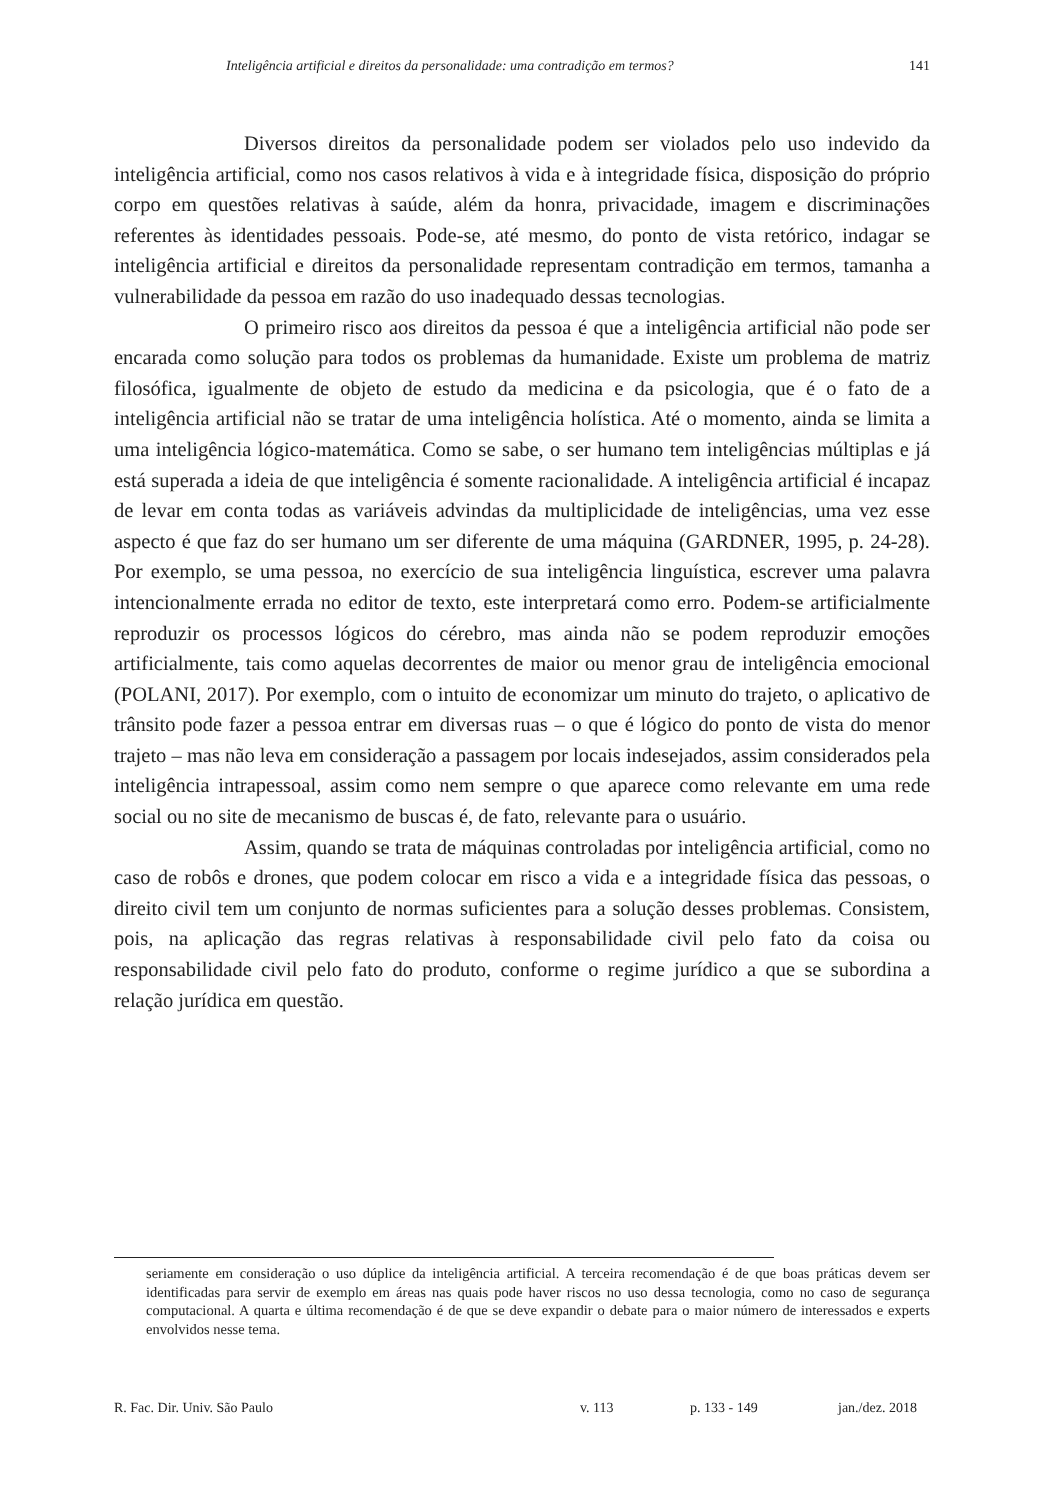Inteligência artificial e direitos da personalidade: uma contradição em termos? 141
Diversos direitos da personalidade podem ser violados pelo uso indevido da inteligência artificial, como nos casos relativos à vida e à integridade física, disposição do próprio corpo em questões relativas à saúde, além da honra, privacidade, imagem e discriminações referentes às identidades pessoais. Pode-se, até mesmo, do ponto de vista retórico, indagar se inteligência artificial e direitos da personalidade representam contradição em termos, tamanha a vulnerabilidade da pessoa em razão do uso inadequado dessas tecnologias.
O primeiro risco aos direitos da pessoa é que a inteligência artificial não pode ser encarada como solução para todos os problemas da humanidade. Existe um problema de matriz filosófica, igualmente de objeto de estudo da medicina e da psicologia, que é o fato de a inteligência artificial não se tratar de uma inteligência holística. Até o momento, ainda se limita a uma inteligência lógico-matemática. Como se sabe, o ser humano tem inteligências múltiplas e já está superada a ideia de que inteligência é somente racionalidade. A inteligência artificial é incapaz de levar em conta todas as variáveis advindas da multiplicidade de inteligências, uma vez esse aspecto é que faz do ser humano um ser diferente de uma máquina (GARDNER, 1995, p. 24-28). Por exemplo, se uma pessoa, no exercício de sua inteligência linguística, escrever uma palavra intencionalmente errada no editor de texto, este interpretará como erro. Podem-se artificialmente reproduzir os processos lógicos do cérebro, mas ainda não se podem reproduzir emoções artificialmente, tais como aquelas decorrentes de maior ou menor grau de inteligência emocional (POLANI, 2017). Por exemplo, com o intuito de economizar um minuto do trajeto, o aplicativo de trânsito pode fazer a pessoa entrar em diversas ruas – o que é lógico do ponto de vista do menor trajeto – mas não leva em consideração a passagem por locais indesejados, assim considerados pela inteligência intrapessoal, assim como nem sempre o que aparece como relevante em uma rede social ou no site de mecanismo de buscas é, de fato, relevante para o usuário.
Assim, quando se trata de máquinas controladas por inteligência artificial, como no caso de robôs e drones, que podem colocar em risco a vida e a integridade física das pessoas, o direito civil tem um conjunto de normas suficientes para a solução desses problemas. Consistem, pois, na aplicação das regras relativas à responsabilidade civil pelo fato da coisa ou responsabilidade civil pelo fato do produto, conforme o regime jurídico a que se subordina a relação jurídica em questão.
seriamente em consideração o uso dúplice da inteligência artificial. A terceira recomendação é de que boas práticas devem ser identificadas para servir de exemplo em áreas nas quais pode haver riscos no uso dessa tecnologia, como no caso de segurança computacional. A quarta e última recomendação é de que se deve expandir o debate para o maior número de interessados e experts envolvidos nesse tema.
R. Fac. Dir. Univ. São Paulo v. 113 p. 133 - 149 jan./dez. 2018